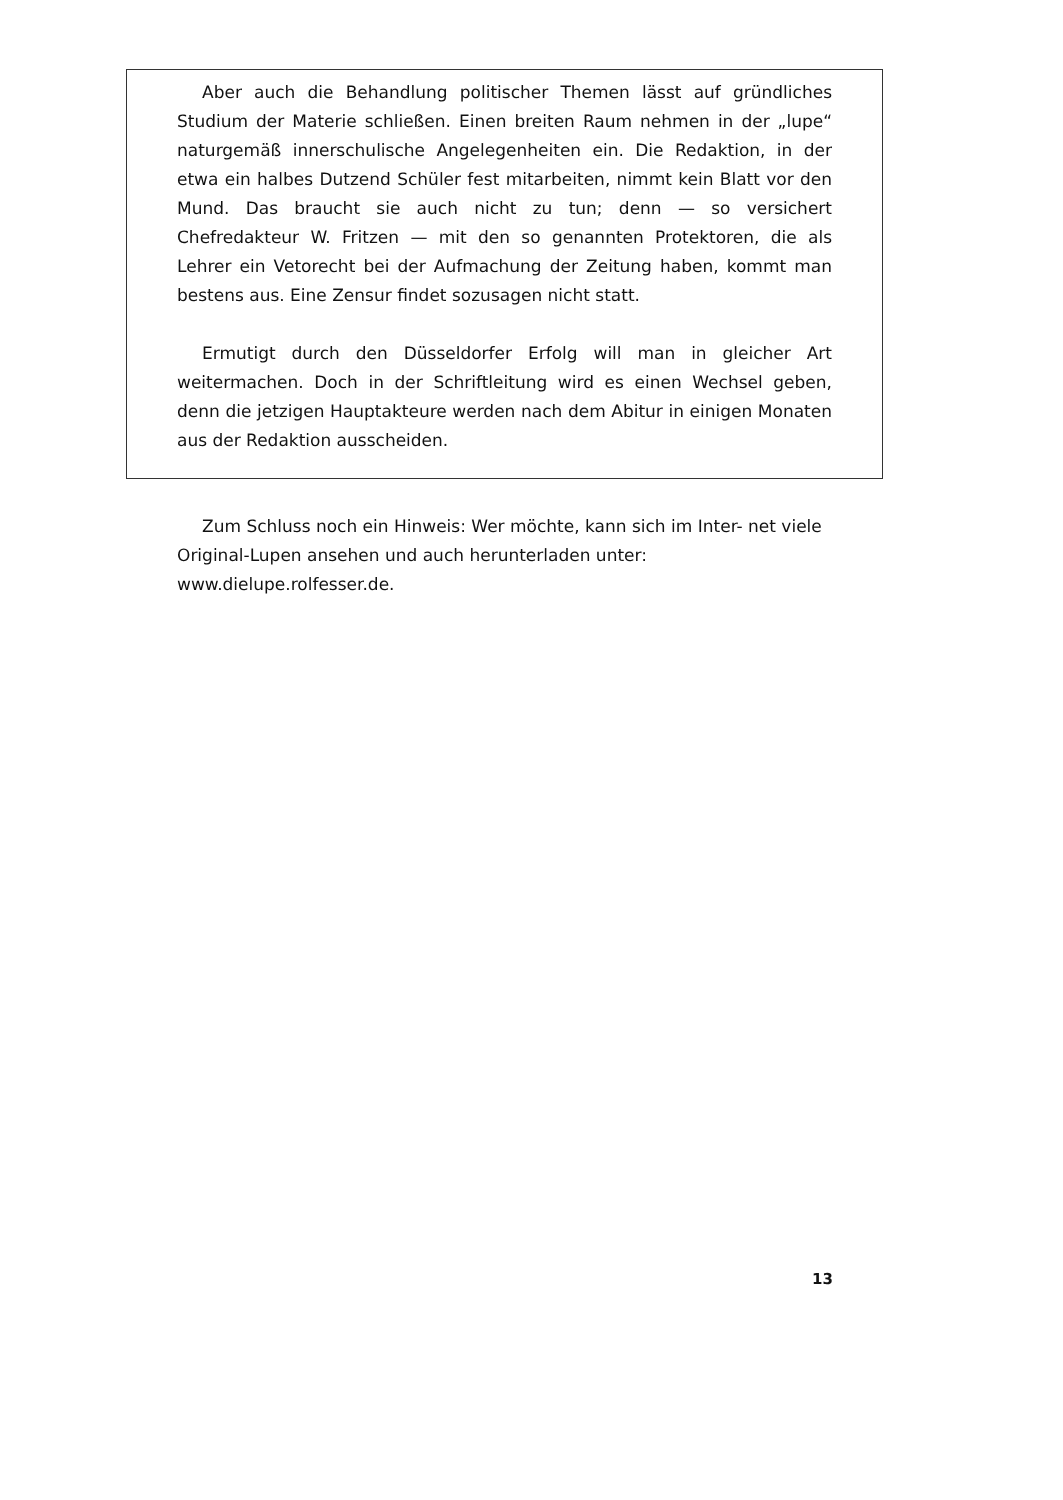Aber auch die Behandlung politischer Themen lässt auf gründliches Studium der Materie schließen. Einen breiten Raum nehmen in der „lupe“ naturgemäß innerschulische Angelegenheiten ein. Die Redaktion, in der etwa ein halbes Dutzend Schüler fest mitarbeiten, nimmt kein Blatt vor den Mund. Das braucht sie auch nicht zu tun; denn — so versichert Chefredakteur W. Fritzen — mit den so genannten Protektoren, die als Lehrer ein Vetorecht bei der Aufmachung der Zeitung haben, kommt man bestens aus. Eine Zensur findet sozusagen nicht statt.
Ermutigt durch den Düsseldorfer Erfolg will man in gleicher Art weitermachen. Doch in der Schriftleitung wird es einen Wechsel geben, denn die jetzigen Hauptakteure werden nach dem Abitur in einigen Monaten aus der Redaktion ausscheiden.
Zum Schluss noch ein Hinweis: Wer möchte, kann sich im Inter- net viele Original-Lupen ansehen und auch herunterladen unter: www.dielupe.rolfesser.de.
13